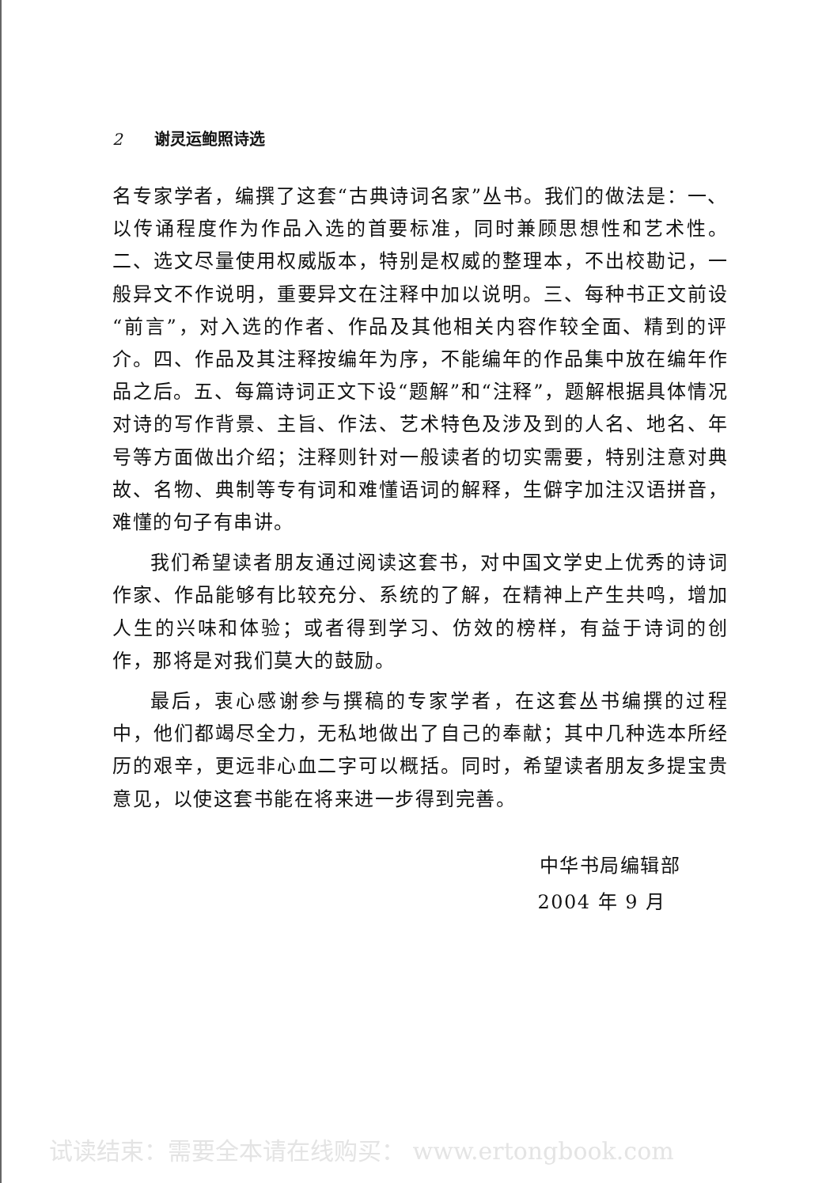2 谢灵运鲍照诗选
名专家学者，编撰了这套“古典诗词名家”丛书。我们的做法是：一、以传诵程度作为作品入选的首要标准，同时兼顾思想性和艺术性。二、选文尽量使用权威版本，特别是权威的整理本，不出校勘记，一般异文不作说明，重要异文在注释中加以说明。三、每种书正文前设“前言”，对入选的作者、作品及其他相关内容作较全面、精到的评介。四、作品及其注释按编年为序，不能编年的作品集中放在编年作品之后。五、每篇诗词正文下设“题解”和“注释”，题解根据具体情况对诗的写作背景、主旨、作法、艺术特色及涉及到的人名、地名、年号等方面做出介绍；注释则针对一般读者的切实需要，特别注意对典故、名物、典制等专有词和难懂语词的解释，生僻字加注汉语拼音，难懂的句子有串讲。
我们希望读者朋友通过阅读这套书，对中国文学史上优秀的诗词作家、作品能够有比较充分、系统的了解，在精神上产生共鸣，增加人生的兴味和体验；或者得到学习、仿效的榜样，有益于诗词的创作，那将是对我们莫大的鼓励。
最后，衷心感谢参与撰稿的专家学者，在这套丛书编撰的过程中，他们都竭尽全力，无私地做出了自己的奉献；其中几种选本所经历的艰辛，更远非心血二字可以概括。同时，希望读者朋友多提宝贵意见，以使这套书能在将来进一步得到完善。
中华书局编辑部
2004 年 9 月
试读结束：需要全本请在线购买： www.ertongbook.com